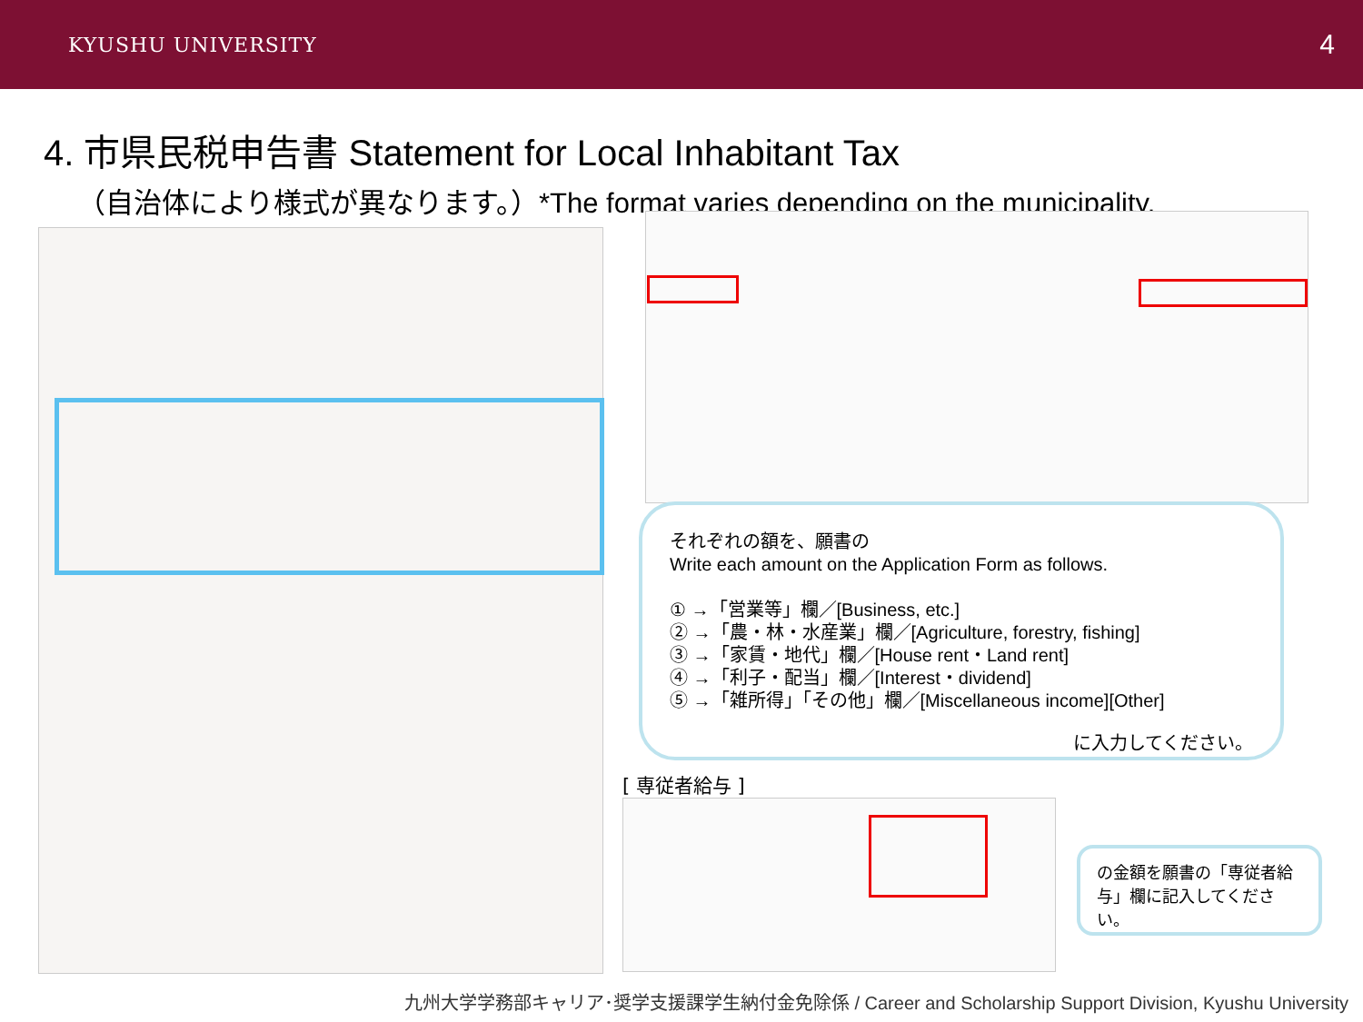KYUSHU UNIVERSITY 4
4. 市県民税申告書 Statement for Local Inhabitant Tax
（自治体により様式が異なります。）*The format varies depending on the municipality.
それぞれの額を、願書の
Write each amount on the Application Form as follows.
① →「営業等」欄／[Business, etc.]
② →「農・林・水産業」欄／[Agriculture, forestry, fishing]
③ →「家賃・地代」欄／[House rent・Land rent]
④ →「利子・配当」欄／[Interest・dividend]
⑤ →「雑所得」「その他」欄／[Miscellaneous income][Other]
に入力してください。
[ 専従者給与 ]
の金額を願書の「専従者給与」欄に記入してください。
九州大学学務部キャリア･奨学支援課学生納付金免除係 / Career and Scholarship Support Division, Kyushu University